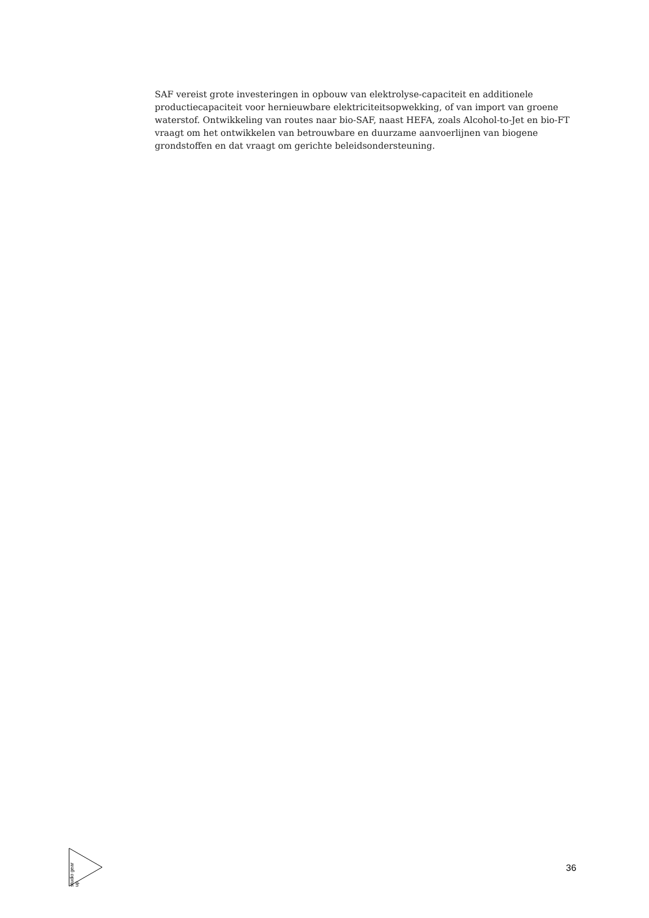SAF vereist grote investeringen in opbouw van elektrolyse-capaciteit en additionele productiecapaciteit voor hernieuwbare elektriciteitsopwekking, of van import van groene waterstof. Ontwikkeling van routes naar bio-SAF, naast HEFA, zoals Alcohol-to-Jet en bio-FT vraagt om het ontwikkelen van betrouwbare en duurzame aanvoerlijnen van biogene grondstoffen en dat vraagt om gerichte beleidsondersteuning.
studio gear up
36